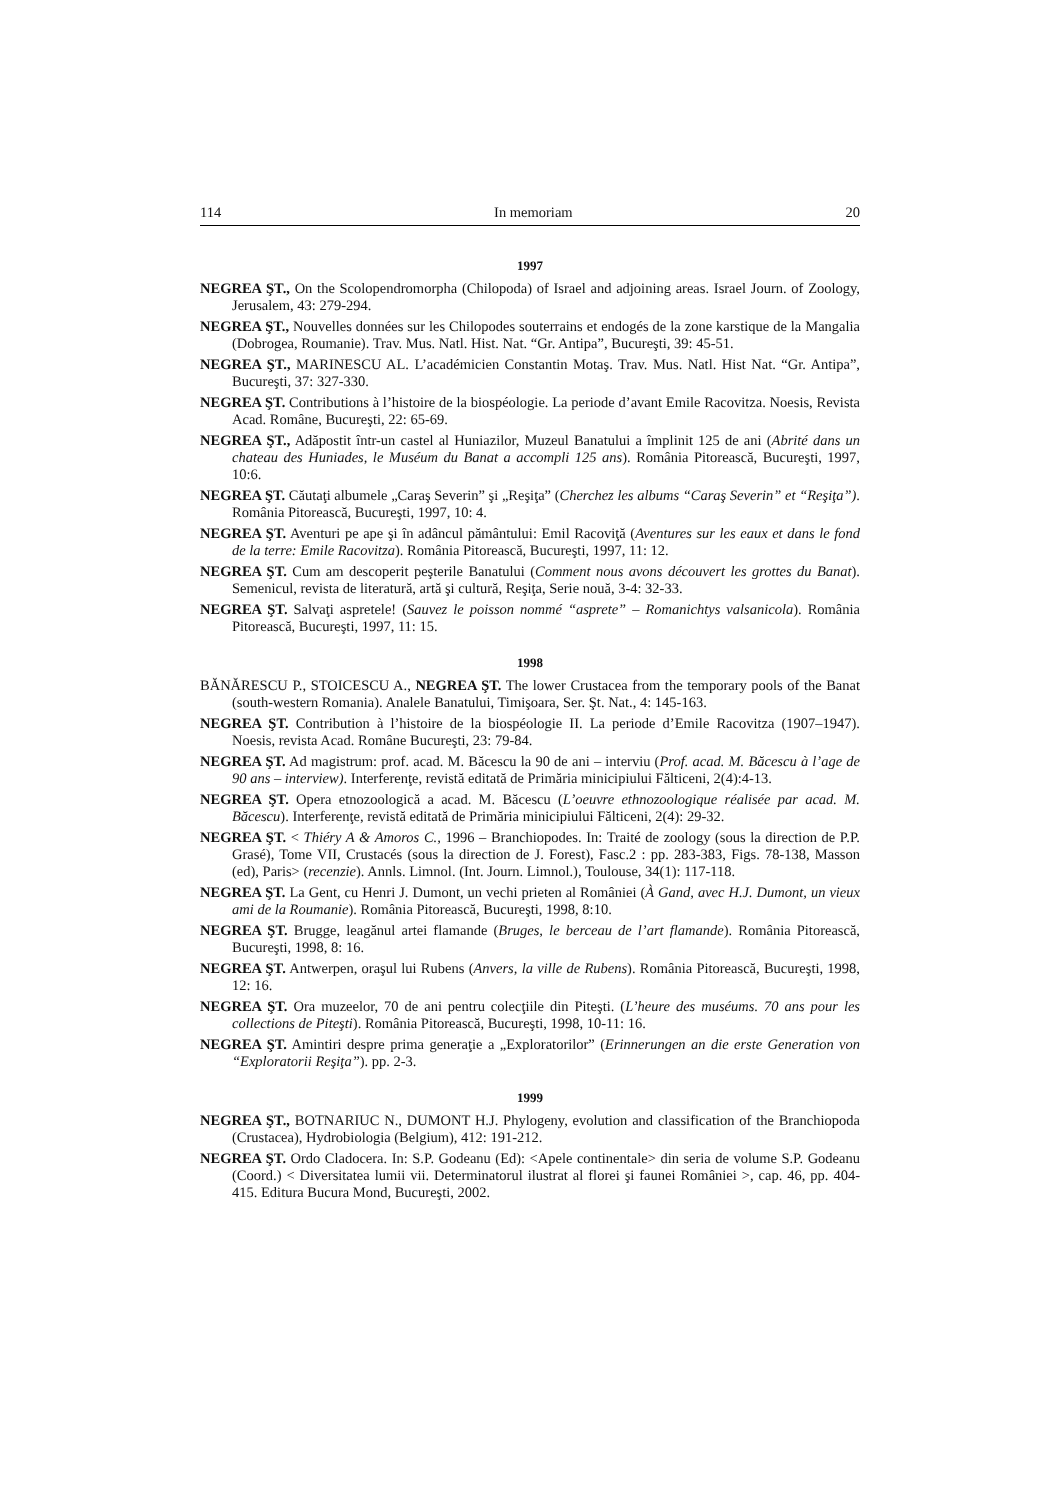114 In memoriam 20
1997
NEGREA ŞT., On the Scolopendromorpha (Chilopoda) of Israel and adjoining areas. Israel Journ. of Zoology, Jerusalem, 43: 279-294.
NEGREA ŞT., Nouvelles données sur les Chilopodes souterrains et endogés de la zone karstique de la Mangalia (Dobrogea, Roumanie). Trav. Mus. Natl. Hist. Nat. “Gr. Antipa”, Bucureşti, 39: 45-51.
NEGREA ŞT., MARINESCU AL. L’académicien Constantin Motaş. Trav. Mus. Natl. Hist Nat. “Gr. Antipa”, Bucureşti, 37: 327-330.
NEGREA ŞT. Contributions à l’histoire de la biospéologie. La periode d’avant Emile Racovitza. Noesis, Revista Acad. Române, Bucureşti, 22: 65-69.
NEGREA ŞT., Adăpostit într-un castel al Huniazilor, Muzeul Banatului a împlinit 125 de ani (Abrité dans un chateau des Huniades, le Muséum du Banat a accompli 125 ans). România Pitorească, Bucureşti, 1997, 10:6.
NEGREA ŞT. Căutaţi albumele „Caraş Severin” şi „Reşiţa” (Cherchez les albums “Caraş Severin” et “Reşiţa”). România Pitorească, Bucureşti, 1997, 10: 4.
NEGREA ŞT. Aventuri pe ape şi în adâncul pământului: Emil Racoviţă (Aventures sur les eaux et dans le fond de la terre: Emile Racovitza). România Pitorească, Bucureşti, 1997, 11: 12.
NEGREA ŞT. Cum am descoperit peşterile Banatului (Comment nous avons découvert les grottes du Banat). Semenicul, revista de literatură, artă şi cultură, Reşiţa, Serie nouă, 3-4: 32-33.
NEGREA ŞT. Salvaţi aspretele! (Sauvez le poisson nommé “asprete” – Romanichtys valsanicola). România Pitorească, Bucureşti, 1997, 11: 15.
1998
BĂNĂRESCU P., STOICESCU A., NEGREA ŞT. The lower Crustacea from the temporary pools of the Banat (south-western Romania). Analele Banatului, Timişoara, Ser. Şt. Nat., 4: 145-163.
NEGREA ŞT. Contribution à l’histoire de la biospéologie II. La periode d’Emile Racovitza (1907–1947). Noesis, revista Acad. Române Bucureşti, 23: 79-84.
NEGREA ŞT. Ad magistrum: prof. acad. M. Băcescu la 90 de ani – interviu (Prof. acad. M. Băcescu à l’age de 90 ans – interview). Interferenţe, revistă editată de Primăria minicipiului Fălticeni, 2(4):4-13.
NEGREA ŞT. Opera etnozoologică a acad. M. Băcescu (L’oeuvre ethnozoologique réalisée par acad. M. Băcescu). Interferenţe, revistă editată de Primăria minicipiului Fălticeni, 2(4): 29-32.
NEGREA ŞT. < Thiéry A & Amoros C., 1996 – Branchiopodes. In: Traité de zoology (sous la direction de P.P. Grasé), Tome VII, Crustacés (sous la direction de J. Forest), Fasc.2 : pp. 283-383, Figs. 78-138, Masson (ed), Paris> (recenzie). Annls. Limnol. (Int. Journ. Limnol.), Toulouse, 34(1): 117-118.
NEGREA ŞT. La Gent, cu Henri J. Dumont, un vechi prieten al României (À Gand, avec H.J. Dumont, un vieux ami de la Roumanie). România Pitorească, Bucureşti, 1998, 8:10.
NEGREA ŞT. Brugge, leagănul artei flamande (Bruges, le berceau de l’art flamande). România Pitorească, Bucureşti, 1998, 8: 16.
NEGREA ŞT. Antwerpen, oraşul lui Rubens (Anvers, la ville de Rubens). România Pitorească, Bucureşti, 1998, 12: 16.
NEGREA ŞT. Ora muzeelor, 70 de ani pentru colecţiile din Piteşti. (L’heure des muséums. 70 ans pour les collections de Piteşti). România Pitorească, Bucureşti, 1998, 10-11: 16.
NEGREA ŞT. Amintiri despre prima generaţie a „Exploratorilor” (Erinnerungen an die erste Generation von “Exploratorii Reşiţa”). pp. 2-3.
1999
NEGREA ŞT., BOTNARIUC N., DUMONT H.J. Phylogeny, evolution and classification of the Branchiopoda (Crustacea), Hydrobiologia (Belgium), 412: 191-212.
NEGREA ŞT. Ordo Cladocera. In: S.P. Godeanu (Ed): <Apele continentale> din seria de volume S.P. Godeanu (Coord.) < Diversitatea lumii vii. Determinatorul ilustrat al florei şi faunei României >, cap. 46, pp. 404-415. Editura Bucura Mond, Bucureşti, 2002.